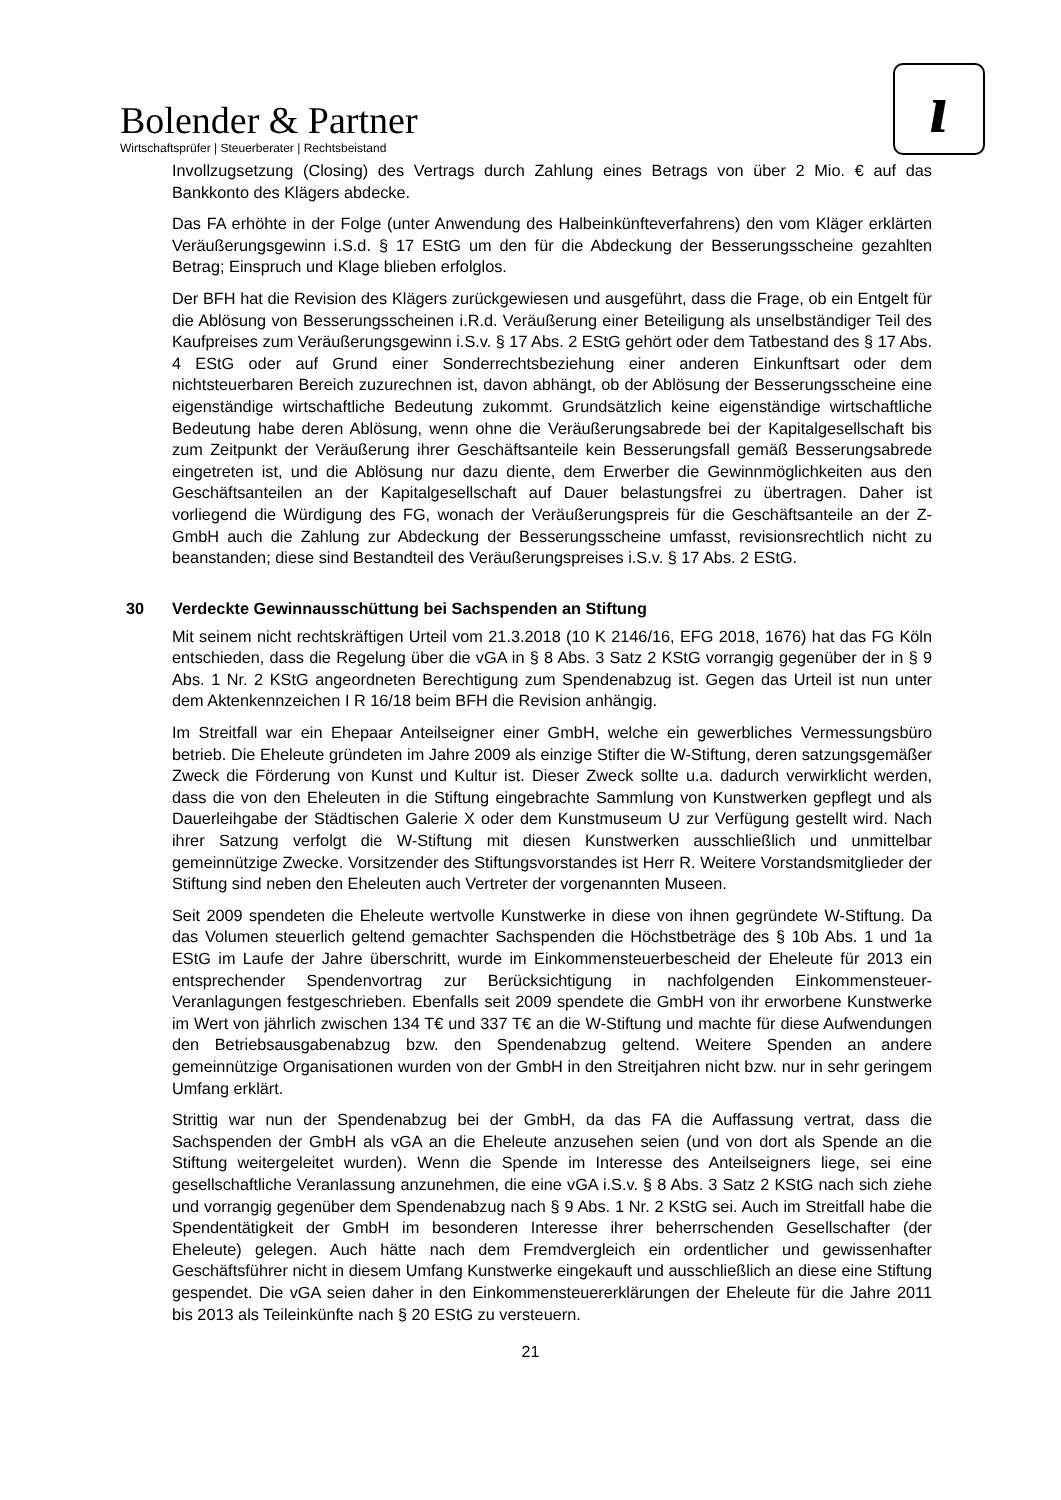Bolender & Partner
Wirtschaftsprüfer | Steuerberater | Rechtsbeistand
ı
Invollzugsetzung (Closing) des Vertrags durch Zahlung eines Betrags von über 2 Mio. € auf das Bankkonto des Klägers abdecke.
Das FA erhöhte in der Folge (unter Anwendung des Halbeinkünfteverfahrens) den vom Kläger erklärten Veräußerungsgewinn i.S.d. § 17 EStG um den für die Abdeckung der Besserungsscheine gezahlten Betrag; Einspruch und Klage blieben erfolglos.
Der BFH hat die Revision des Klägers zurückgewiesen und ausgeführt, dass die Frage, ob ein Entgelt für die Ablösung von Besserungsscheinen i.R.d. Veräußerung einer Beteiligung als unselbständiger Teil des Kaufpreises zum Veräußerungsgewinn i.S.v. § 17 Abs. 2 EStG gehört oder dem Tatbestand des § 17 Abs. 4 EStG oder auf Grund einer Sonderrechtsbeziehung einer anderen Einkunftsart oder dem nichtsteuerbaren Bereich zuzurechnen ist, davon abhängt, ob der Ablösung der Besserungsscheine eine eigenständige wirtschaftliche Bedeutung zukommt. Grundsätzlich keine eigenständige wirtschaftliche Bedeutung habe deren Ablösung, wenn ohne die Veräußerungsabrede bei der Kapitalgesellschaft bis zum Zeitpunkt der Veräußerung ihrer Geschäftsanteile kein Besserungsfall gemäß Besserungsabrede eingetreten ist, und die Ablösung nur dazu diente, dem Erwerber die Gewinnmöglichkeiten aus den Geschäftsanteilen an der Kapitalgesellschaft auf Dauer belastungsfrei zu übertragen. Daher ist vorliegend die Würdigung des FG, wonach der Veräußerungspreis für die Geschäftsanteile an der Z-GmbH auch die Zahlung zur Abdeckung der Besserungsscheine umfasst, revisionsrechtlich nicht zu beanstanden; diese sind Bestandteil des Veräußerungspreises i.S.v. § 17 Abs. 2 EStG.
30 Verdeckte Gewinnausschüttung bei Sachspenden an Stiftung
Mit seinem nicht rechtskräftigen Urteil vom 21.3.2018 (10 K 2146/16, EFG 2018, 1676) hat das FG Köln entschieden, dass die Regelung über die vGA in § 8 Abs. 3 Satz 2 KStG vorrangig gegenüber der in § 9 Abs. 1 Nr. 2 KStG angeordneten Berechtigung zum Spendenabzug ist. Gegen das Urteil ist nun unter dem Aktenkennzeichen I R 16/18 beim BFH die Revision anhängig.
Im Streitfall war ein Ehepaar Anteilseigner einer GmbH, welche ein gewerbliches Vermessungsbüro betrieb. Die Eheleute gründeten im Jahre 2009 als einzige Stifter die W-Stiftung, deren satzungsgemäßer Zweck die Förderung von Kunst und Kultur ist. Dieser Zweck sollte u.a. dadurch verwirklicht werden, dass die von den Eheleuten in die Stiftung eingebrachte Sammlung von Kunstwerken gepflegt und als Dauerleihgabe der Städtischen Galerie X oder dem Kunstmuseum U zur Verfügung gestellt wird. Nach ihrer Satzung verfolgt die W-Stiftung mit diesen Kunstwerken ausschließlich und unmittelbar gemeinnützige Zwecke. Vorsitzender des Stiftungsvorstandes ist Herr R. Weitere Vorstandsmitglieder der Stiftung sind neben den Eheleuten auch Vertreter der vorgenannten Museen.
Seit 2009 spendeten die Eheleute wertvolle Kunstwerke in diese von ihnen gegründete W-Stiftung. Da das Volumen steuerlich geltend gemachter Sachspenden die Höchstbeträge des § 10b Abs. 1 und 1a EStG im Laufe der Jahre überschritt, wurde im Einkommensteuerbescheid der Eheleute für 2013 ein entsprechender Spendenvortrag zur Berücksichtigung in nachfolgenden Einkommensteuer-Veranlagungen festgeschrieben. Ebenfalls seit 2009 spendete die GmbH von ihr erworbene Kunstwerke im Wert von jährlich zwischen 134 T€ und 337 T€ an die W-Stiftung und machte für diese Aufwendungen den Betriebsausgabenabzug bzw. den Spendenabzug geltend. Weitere Spenden an andere gemeinnützige Organisationen wurden von der GmbH in den Streitjahren nicht bzw. nur in sehr geringem Umfang erklärt.
Strittig war nun der Spendenabzug bei der GmbH, da das FA die Auffassung vertrat, dass die Sachspenden der GmbH als vGA an die Eheleute anzusehen seien (und von dort als Spende an die Stiftung weitergeleitet wurden). Wenn die Spende im Interesse des Anteilseigners liege, sei eine gesellschaftliche Veranlassung anzunehmen, die eine vGA i.S.v. § 8 Abs. 3 Satz 2 KStG nach sich ziehe und vorrangig gegenüber dem Spendenabzug nach § 9 Abs. 1 Nr. 2 KStG sei. Auch im Streitfall habe die Spendentätigkeit der GmbH im besonderen Interesse ihrer beherrschenden Gesellschafter (der Eheleute) gelegen. Auch hätte nach dem Fremdvergleich ein ordentlicher und gewissenhafter Geschäftsführer nicht in diesem Umfang Kunstwerke eingekauft und ausschließlich an diese eine Stiftung gespendet. Die vGA seien daher in den Einkommensteuererklärungen der Eheleute für die Jahre 2011 bis 2013 als Teileinkünfte nach § 20 EStG zu versteuern.
21